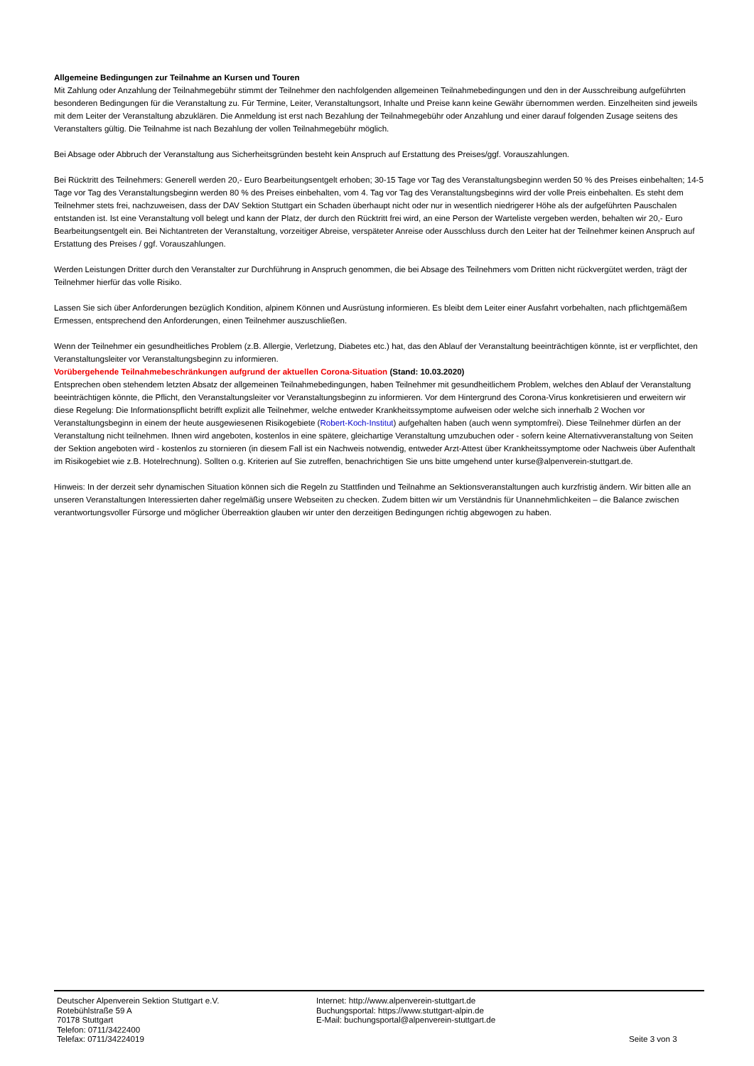Allgemeine Bedingungen zur Teilnahme an Kursen und Touren
Mit Zahlung oder Anzahlung der Teilnahmegebühr stimmt der Teilnehmer den nachfolgenden allgemeinen Teilnahmebedingungen und den in der Ausschreibung aufgeführten besonderen Bedingungen für die Veranstaltung zu. Für Termine, Leiter, Veranstaltungsort, Inhalte und Preise kann keine Gewähr übernommen werden. Einzelheiten sind jeweils mit dem Leiter der Veranstaltung abzuklären. Die Anmeldung ist erst nach Bezahlung der Teilnahmegebühr oder Anzahlung und einer darauf folgenden Zusage seitens des Veranstalters gültig. Die Teilnahme ist nach Bezahlung der vollen Teilnahmegebühr möglich.
Bei Absage oder Abbruch der Veranstaltung aus Sicherheitsgründen besteht kein Anspruch auf Erstattung des Preises/ggf. Vorauszahlungen.
Bei Rücktritt des Teilnehmers: Generell werden 20,- Euro Bearbeitungsentgelt erhoben; 30-15 Tage vor Tag des Veranstaltungsbeginn werden 50 % des Preises einbehalten; 14-5 Tage vor Tag des Veranstaltungsbeginn werden 80 % des Preises einbehalten, vom 4. Tag vor Tag des Veranstaltungsbeginns wird der volle Preis einbehalten. Es steht dem Teilnehmer stets frei, nachzuweisen, dass der DAV Sektion Stuttgart ein Schaden überhaupt nicht oder nur in wesentlich niedrigerer Höhe als der aufgeführten Pauschalen entstanden ist. Ist eine Veranstaltung voll belegt und kann der Platz, der durch den Rücktritt frei wird, an eine Person der Warteliste vergeben werden, behalten wir 20,- Euro Bearbeitungsentgelt ein. Bei Nichtantreten der Veranstaltung, vorzeitiger Abreise, verspäteter Anreise oder Ausschluss durch den Leiter hat der Teilnehmer keinen Anspruch auf Erstattung des Preises / ggf. Vorauszahlungen.
Werden Leistungen Dritter durch den Veranstalter zur Durchführung in Anspruch genommen, die bei Absage des Teilnehmers vom Dritten nicht rückvergütet werden, trägt der Teilnehmer hierfür das volle Risiko.
Lassen Sie sich über Anforderungen bezüglich Kondition, alpinem Können und Ausrüstung informieren. Es bleibt dem Leiter einer Ausfahrt vorbehalten, nach pflichtgemäßem Ermessen, entsprechend den Anforderungen, einen Teilnehmer auszuschließen.
Wenn der Teilnehmer ein gesundheitliches Problem (z.B. Allergie, Verletzung, Diabetes etc.) hat, das den Ablauf der Veranstaltung beeinträchtigen könnte, ist er verpflichtet, den Veranstaltungsleiter vor Veranstaltungsbeginn zu informieren.
Vorübergehende Teilnahmebeschränkungen aufgrund der aktuellen Corona-Situation (Stand: 10.03.2020)
Entsprechen oben stehendem letzten Absatz der allgemeinen Teilnahmebedingungen, haben Teilnehmer mit gesundheitlichem Problem, welches den Ablauf der Veranstaltung beeinträchtigen könnte, die Pflicht, den Veranstaltungsleiter vor Veranstaltungsbeginn zu informieren. Vor dem Hintergrund des Corona-Virus konkretisieren und erweitern wir diese Regelung: Die Informationspflicht betrifft explizit alle Teilnehmer, welche entweder Krankheitssymptome aufweisen oder welche sich innerhalb 2 Wochen vor Veranstaltungsbeginn in einem der heute ausgewiesenen Risikogebiete (Robert-Koch-Institut) aufgehalten haben (auch wenn symptomfrei). Diese Teilnehmer dürfen an der Veranstaltung nicht teilnehmen. Ihnen wird angeboten, kostenlos in eine spätere, gleichartige Veranstaltung umzubuchen oder - sofern keine Alternativveranstaltung von Seiten der Sektion angeboten wird - kostenlos zu stornieren (in diesem Fall ist ein Nachweis notwendig, entweder Arzt-Attest über Krankheitssymptome oder Nachweis über Aufenthalt im Risikogebiet wie z.B. Hotelrechnung). Sollten o.g. Kriterien auf Sie zutreffen, benachrichtigen Sie uns bitte umgehend unter kurse@alpenverein-stuttgart.de.
Hinweis: In der derzeit sehr dynamischen Situation können sich die Regeln zu Stattfinden und Teilnahme an Sektionsveranstaltungen auch kurzfristig ändern. Wir bitten alle an unseren Veranstaltungen Interessierten daher regelmäßig unsere Webseiten zu checken. Zudem bitten wir um Verständnis für Unannehmlichkeiten – die Balance zwischen verantwortungsvoller Fürsorge und möglicher Überreaktion glauben wir unter den derzeitigen Bedingungen richtig abgewogen zu haben.
Deutscher Alpenverein Sektion Stuttgart e.V.
Rotebühlstraße 59 A
70178 Stuttgart
Telefon: 0711/3422400
Telefax: 0711/34224019
Internet: http://www.alpenverein-stuttgart.de
Buchungsportal: https://www.stuttgart-alpin.de
E-Mail: buchungsportal@alpenverein-stuttgart.de
Seite 3 von 3